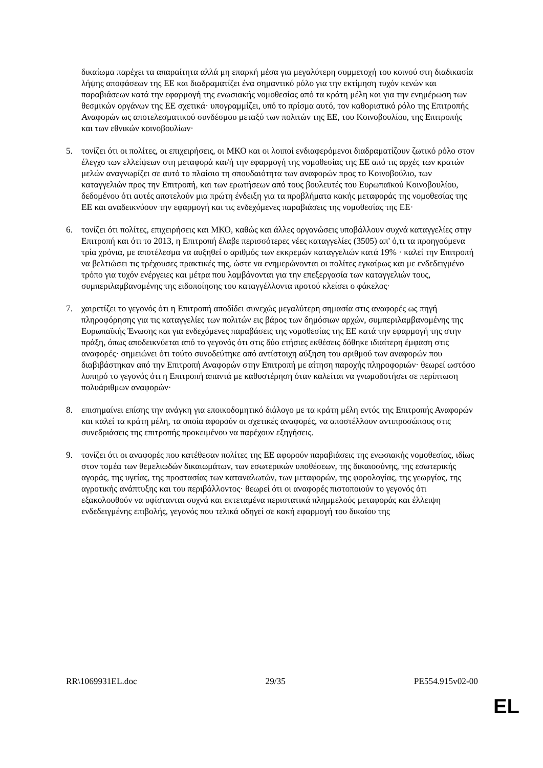δικαίωμα παρέχει τα απαραίτητα αλλά μη επαρκή μέσα για μεγαλύτερη συμμετοχή του κοινού στη διαδικασία λήψης αποφάσεων της ΕΕ και διαδραματίζει ένα σημαντικό ρόλο για την εκτίμηση τυχόν κενών και παραβιάσεων κατά την εφαρμογή της ενωσιακής νομοθεσίας από τα κράτη μέλη και για την ενημέρωση των θεσμικών οργάνων της ΕΕ σχετικά· υπογραμμίζει, υπό το πρίσμα αυτό, τον καθοριστικό ρόλο της Επιτροπής Αναφορών ως αποτελεσματικού συνδέσμου μεταξύ των πολιτών της ΕΕ, του Κοινοβουλίου, της Επιτροπής και των εθνικών κοινοβουλίων·
5. τονίζει ότι οι πολίτες, οι επιχειρήσεις, οι ΜΚΟ και οι λοιποί ενδιαφερόμενοι διαδραματίζουν ζωτικό ρόλο στον έλεγχο των ελλείψεων στη μεταφορά και/ή την εφαρμογή της νομοθεσίας της ΕΕ από τις αρχές των κρατών μελών αναγνωρίζει σε αυτό το πλαίσιο τη σπουδαιότητα των αναφορών προς το Κοινοβούλιο, των καταγγελιών προς την Επιτροπή, και των ερωτήσεων από τους βουλευτές του Ευρωπαϊκού Κοινοβουλίου, δεδομένου ότι αυτές αποτελούν μια πρώτη ένδειξη για τα προβλήματα κακής μεταφοράς της νομοθεσίας της ΕΕ και αναδεικνύουν την εφαρμογή και τις ενδεχόμενες παραβιάσεις της νομοθεσίας της ΕΕ·
6. τονίζει ότι πολίτες, επιχειρήσεις και ΜΚΟ, καθώς και άλλες οργανώσεις υποβάλλουν συχνά καταγγελίες στην Επιτροπή και ότι το 2013, η Επιτροπή έλαβε περισσότερες νέες καταγγελίες (3505) απ' ό,τι τα προηγούμενα τρία χρόνια, με αποτέλεσμα να αυξηθεί ο αριθμός των εκκρεμών καταγγελιών κατά 19% · καλεί την Επιτροπή να βελτιώσει τις τρέχουσες πρακτικές της, ώστε να ενημερώνονται οι πολίτες εγκαίρως και με ενδεδειγμένο τρόπο για τυχόν ενέργειες και μέτρα που λαμβάνονται για την επεξεργασία των καταγγελιών τους, συμπεριλαμβανομένης της ειδοποίησης του καταγγέλλοντα προτού κλείσει ο φάκελος·
7. χαιρετίζει το γεγονός ότι η Επιτροπή αποδίδει συνεχώς μεγαλύτερη σημασία στις αναφορές ως πηγή πληροφόρησης για τις καταγγελίες των πολιτών εις βάρος των δημόσιων αρχών, συμπεριλαμβανομένης της Ευρωπαϊκής Ένωσης και για ενδεχόμενες παραβάσεις της νομοθεσίας της ΕΕ κατά την εφαρμογή της στην πράξη, όπως αποδεικνύεται από το γεγονός ότι στις δύο ετήσιες εκθέσεις δόθηκε ιδιαίτερη έμφαση στις αναφορές· σημειώνει ότι τούτο συνοδεύτηκε από αντίστοιχη αύξηση του αριθμού των αναφορών που διαβιβάστηκαν από την Επιτροπή Αναφορών στην Επιτροπή με αίτηση παροχής πληροφοριών· θεωρεί ωστόσο λυπηρό το γεγονός ότι η Επιτροπή απαντά με καθυστέρηση όταν καλείται να γνωμοδοτήσει σε περίπτωση πολυάριθμων αναφορών·
8. επισημαίνει επίσης την ανάγκη για εποικοδομητικό διάλογο με τα κράτη μέλη εντός της Επιτροπής Αναφορών και καλεί τα κράτη μέλη, τα οποία αφορούν οι σχετικές αναφορές, να αποστέλλουν αντιπροσώπους στις συνεδριάσεις της επιτροπής προκειμένου να παρέχουν εξηγήσεις.
9. τονίζει ότι οι αναφορές που κατέθεσαν πολίτες της ΕΕ αφορούν παραβιάσεις της ενωσιακής νομοθεσίας, ιδίως στον τομέα των θεμελιωδών δικαιωμάτων, των εσωτερικών υποθέσεων, της δικαιοσύνης, της εσωτερικής αγοράς, της υγείας, της προστασίας των καταναλωτών, των μεταφορών, της φορολογίας, της γεωργίας, της αγροτικής ανάπτυξης και του περιβάλλοντος· θεωρεί ότι οι αναφορές πιστοποιούν το γεγονός ότι εξακολουθούν να υφίστανται συχνά και εκτεταμένα περιστατικά πλημμελούς μεταφοράς και έλλειψη ενδεδειγμένης επιβολής, γεγονός που τελικά οδηγεί σε κακή εφαρμογή του δικαίου της
RR\1069931EL.doc 29/35 PE554.915v02-00
EL